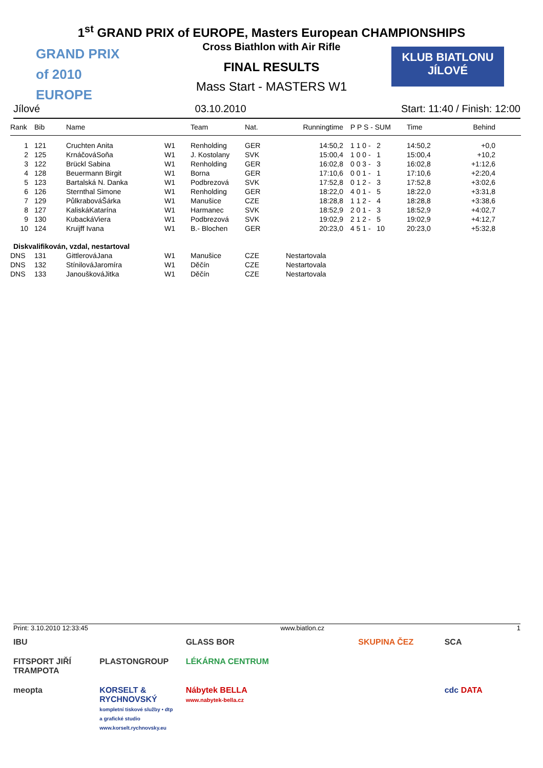GRAND PRIX
of 2010
EUROPE
KLUB BIATLONU
JÍLOVÉ
1<sup>st</sup> GRAND PRIX of EUROPE, Masters European CHAMPIONSHIPS
Cross Biathlon with Air Rifle
FINAL RESULTS
Mass Start - MASTERS W1
Jílové 03.10.2010 Start: 11:40 / Finish: 12:00
| Rank | Bib | Name | | Team | Nat. | Runningtime | P P S - SUM | Time | Behind |
| --- | --- | --- | --- | --- | --- | --- | --- | --- | --- |
| 1 | 121 | Cruchten Anita | W1 | Renholding | GER | 14:50,2 | 1 1 0 - 2 | 14:50,2 | +0,0 |
| 2 | 125 | KrnáčováSoňa | W1 | J. Kostolany | SVK | 15:00,4 | 1 0 0 - 1 | 15:00,4 | +10,2 |
| 3 | 122 | Brückl Sabina | W1 | Renholding | GER | 16:02,8 | 0 0 3 - 3 | 16:02,8 | +1:12,6 |
| 4 | 128 | Beuermann Birgit | W1 | Borna | GER | 17:10,6 | 0 0 1 - 1 | 17:10,6 | +2:20,4 |
| 5 | 123 | Bartalská N. Danka | W1 | Podbrezová | SVK | 17:52,8 | 0 1 2 - 3 | 17:52,8 | +3:02,6 |
| 6 | 126 | Sternthal Simone | W1 | Renholding | GER | 18:22,0 | 4 0 1 - 5 | 18:22,0 | +3:31,8 |
| 7 | 129 | PůlkrabováŠárka | W1 | Manušice | CZE | 18:28,8 | 1 1 2 - 4 | 18:28,8 | +3:38,6 |
| 8 | 127 | KaliskáKatarína | W1 | Harmanec | SVK | 18:52,9 | 2 0 1 - 3 | 18:52,9 | +4:02,7 |
| 9 | 130 | KubackáViera | W1 | Podbrezová | SVK | 19:02,9 | 2 1 2 - 5 | 19:02,9 | +4:12,7 |
| 10 | 124 | Kruijff Ivana | W1 | B.- Blochen | GER | 20:23,0 | 4 5 1 - 10 | 20:23,0 | +5:32,8 |
| Diskvalifikován, vzdal, nestartoval | | | | | | | | | |
| DNS | 131 | GittlerováJana | W1 | Manušice | CZE | Nestartovala | | | |
| DNS | 132 | StínilováJaromíra | W1 | Děčín | CZE | Nestartovala | | | |
| DNS | 133 | JanouškováJitka | W1 | Děčín | CZE | Nestartovala | | | |
Print: 3.10.2010 12:33:45 www.biatlon.cz 1
IBU
GLASS BOR
SKUPINA ČEZ
SCA
FITSPORT JIŘÍ TRAMPOTA
PLASTONGROUP
LÉKÁRNA CENTRUM
meopta
KORSELT & RYCHNOVSKÝ
kompletní tiskové služby • dtp a grafické studio
www.korselt.rychnovsky.eu
Nábytek BELLA
www.nabytek-bella.cz
cdc DATA